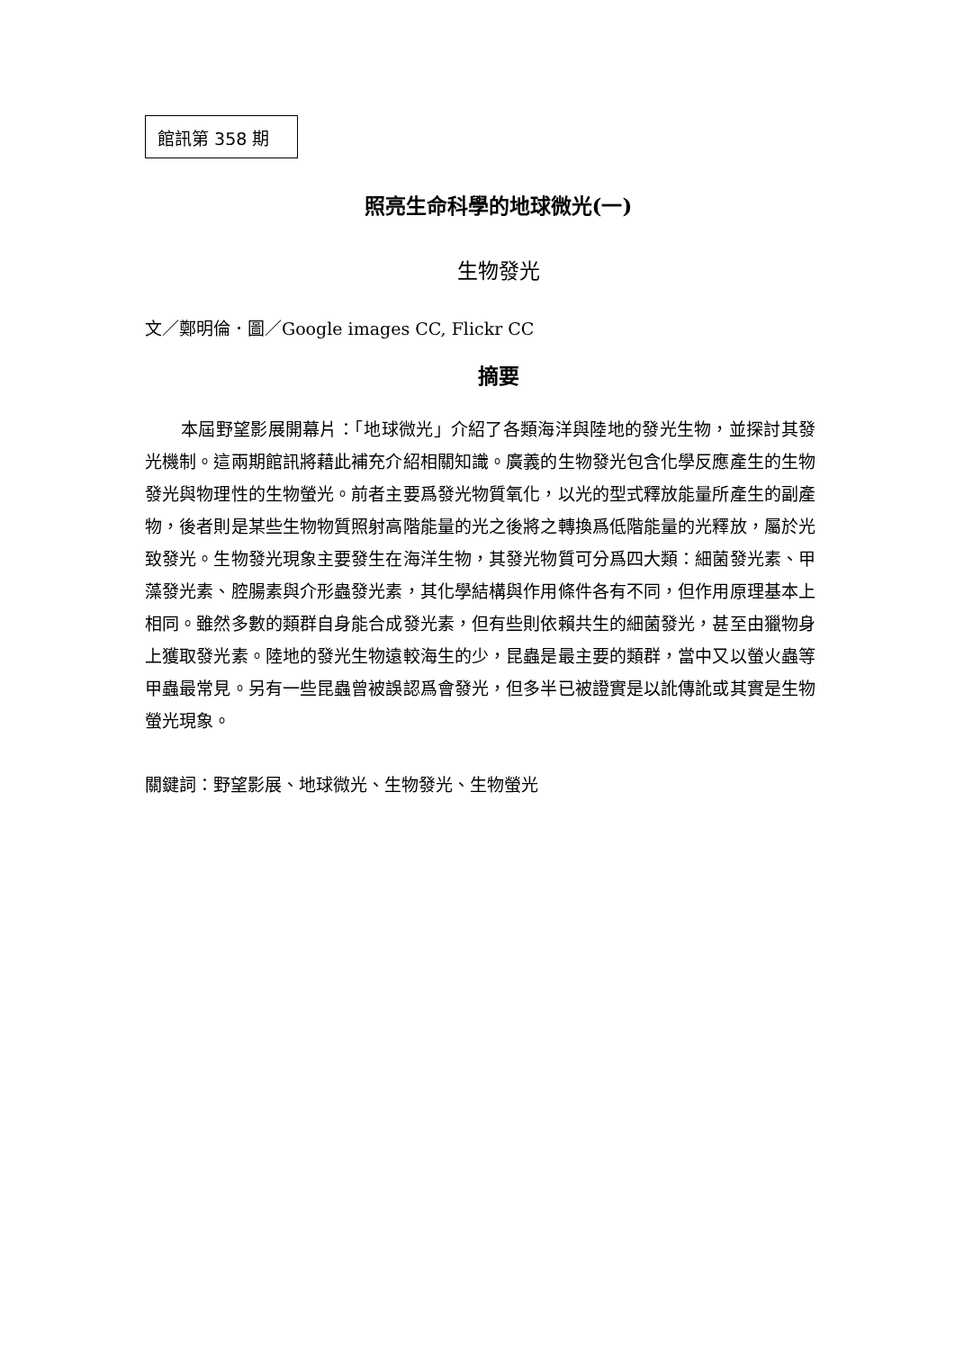館訊第 358 期
照亮生命科學的地球微光(一)
生物發光
文／鄭明倫．圖／Google images CC, Flickr CC
摘要
本屆野望影展開幕片：「地球微光」介紹了各類海洋與陸地的發光生物，並探討其發光機制。這兩期館訊將藉此補充介紹相關知識。廣義的生物發光包含化學反應產生的生物發光與物理性的生物螢光。前者主要爲發光物質氧化，以光的型式釋放能量所產生的副產物，後者則是某些生物物質照射高階能量的光之後將之轉換爲低階能量的光釋放，屬於光致發光。生物發光現象主要發生在海洋生物，其發光物質可分爲四大類：細菌發光素、甲藻發光素、腔腸素與介形蟲發光素，其化學結構與作用條件各有不同，但作用原理基本上相同。雖然多數的類群自身能合成發光素，但有些則依賴共生的細菌發光，甚至由獵物身上獲取發光素。陸地的發光生物遠較海生的少，昆蟲是最主要的類群，當中又以螢火蟲等甲蟲最常見。另有一些昆蟲曾被誤認爲會發光，但多半已被證實是以訛傳訛或其實是生物螢光現象。
關鍵詞：野望影展、地球微光、生物發光、生物螢光